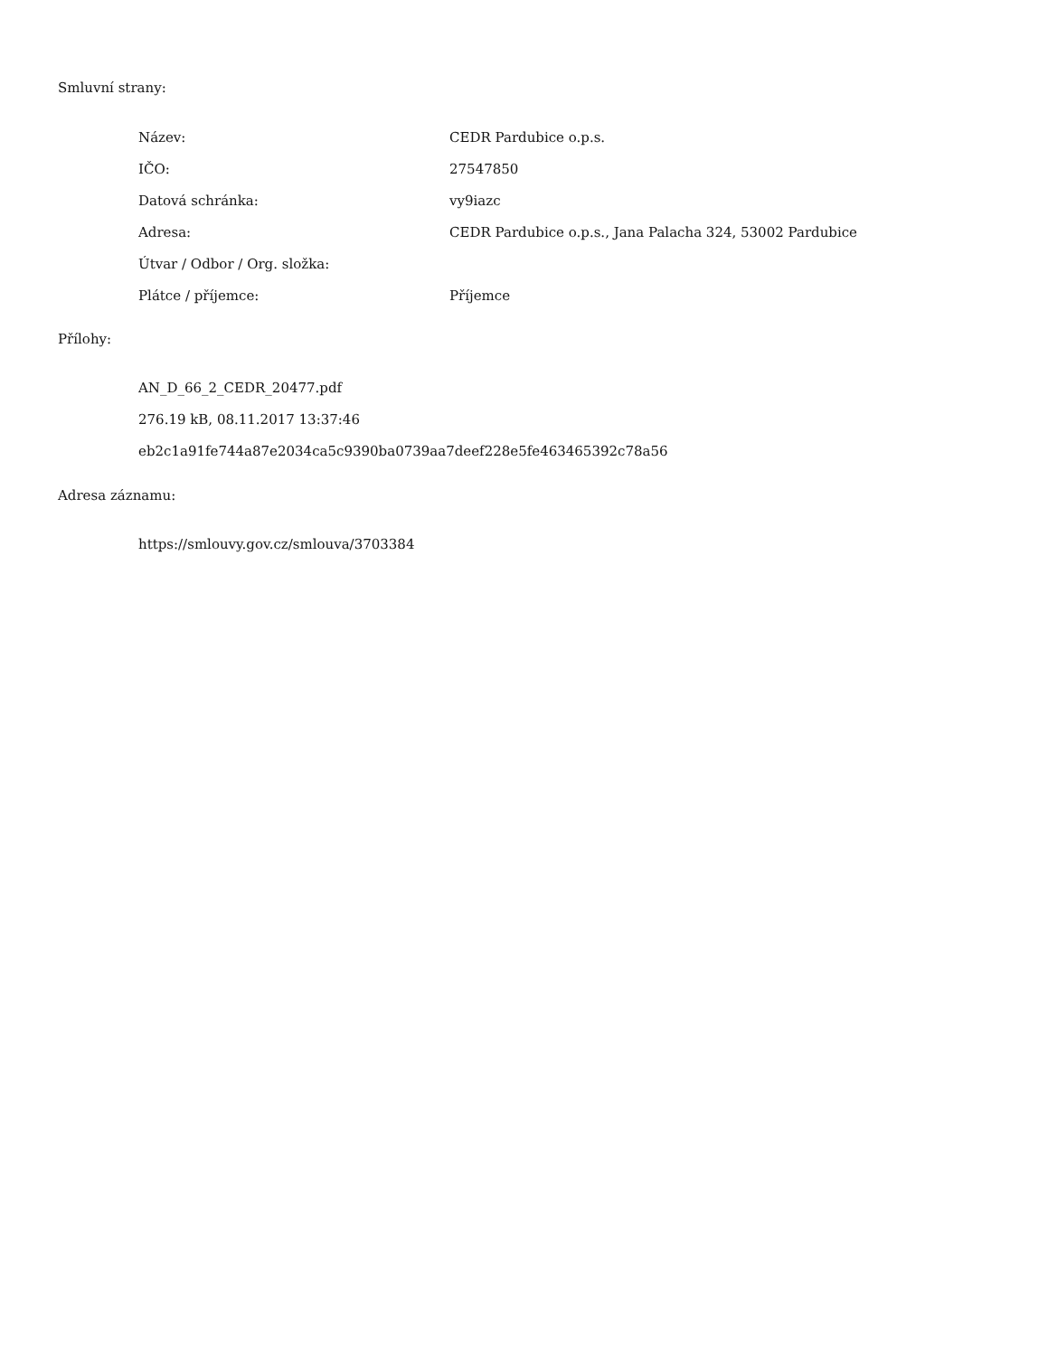Smluvní strany:
| Název: | CEDR Pardubice o.p.s. |
| IČO: | 27547850 |
| Datová schránka: | vy9iazc |
| Adresa: | CEDR Pardubice o.p.s., Jana Palacha 324, 53002 Pardubice |
| Útvar / Odbor / Org. složka: | |
| Plátce / příjemce: | Příjemce |
Přílohy:
AN_D_66_2_CEDR_20477.pdf
276.19 kB, 08.11.2017 13:37:46
eb2c1a91fe744a87e2034ca5c9390ba0739aa7deef228e5fe463465392c78a56
Adresa záznamu:
https://smlouvy.gov.cz/smlouva/3703384